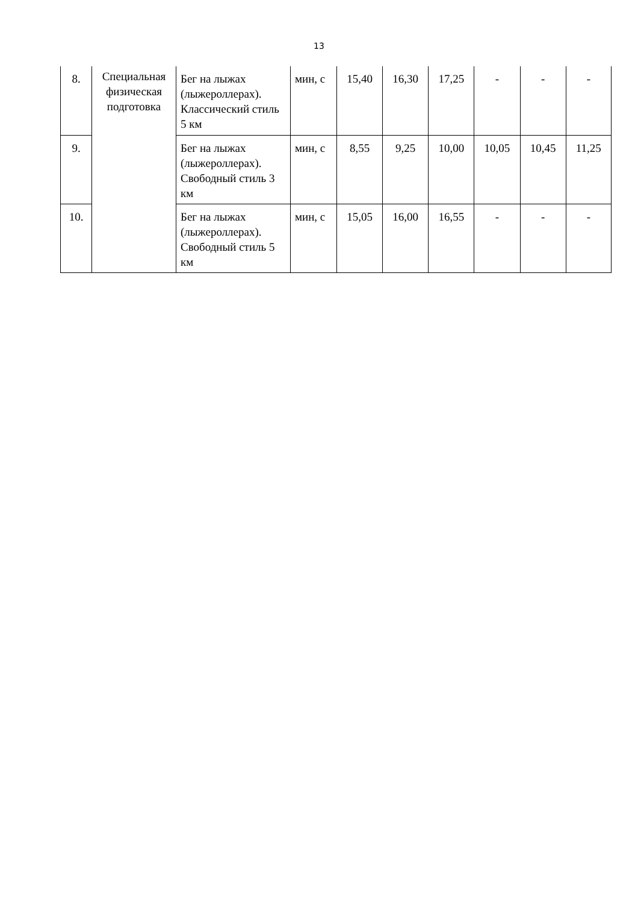13
| 8. | Специальная физическая подготовка | Бег на лыжах (лыжероллерах). Классический стиль 5 км | мин, с | 15,40 | 16,30 | 17,25 | - | - | - |
| 9. | | Бег на лыжах (лыжероллерах). Свободный стиль 3 км | мин, с | 8,55 | 9,25 | 10,00 | 10,05 | 10,45 | 11,25 |
| 10. | | Бег на лыжах (лыжероллерах). Свободный стиль 5 км | мин, с | 15,05 | 16,00 | 16,55 | - | - | - |